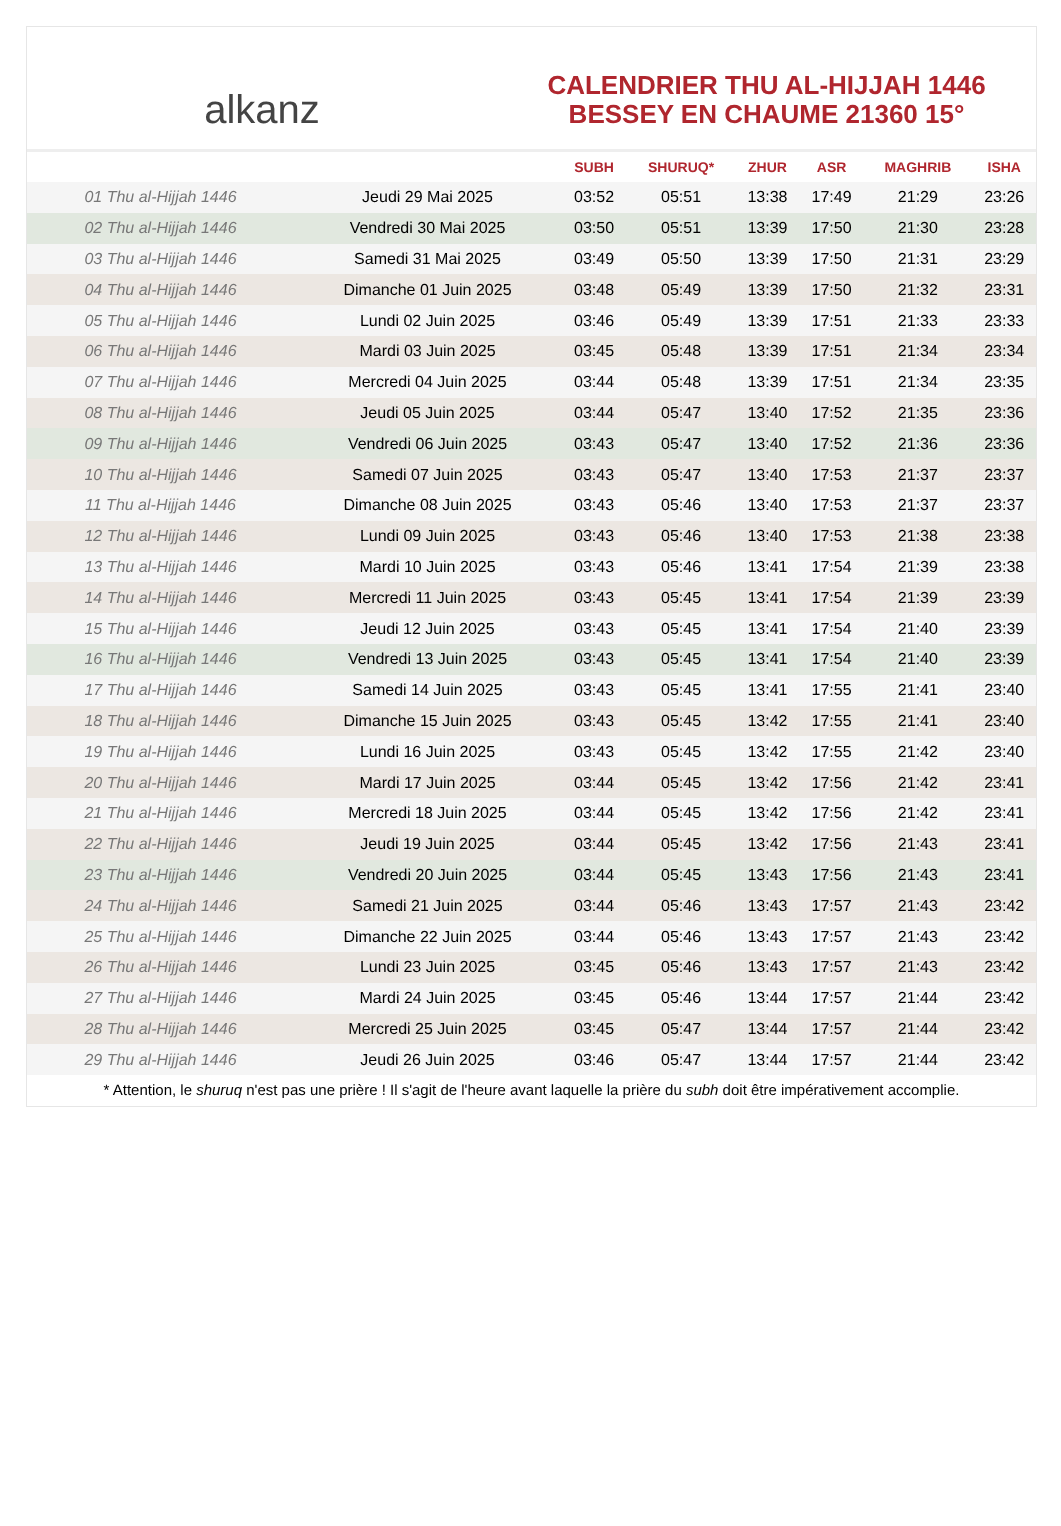alkanz
CALENDRIER THU AL-HIJJAH 1446
BESSEY EN CHAUME 21360 15°
| | | SUBH | SHURUQ* | ZHUR | ASR | MAGHRIB | ISHA |
| --- | --- | --- | --- | --- | --- | --- | --- |
| 01 Thu al-Hijjah 1446 | Jeudi 29 Mai 2025 | 03:52 | 05:51 | 13:38 | 17:49 | 21:29 | 23:26 |
| 02 Thu al-Hijjah 1446 | Vendredi 30 Mai 2025 | 03:50 | 05:51 | 13:39 | 17:50 | 21:30 | 23:28 |
| 03 Thu al-Hijjah 1446 | Samedi 31 Mai 2025 | 03:49 | 05:50 | 13:39 | 17:50 | 21:31 | 23:29 |
| 04 Thu al-Hijjah 1446 | Dimanche 01 Juin 2025 | 03:48 | 05:49 | 13:39 | 17:50 | 21:32 | 23:31 |
| 05 Thu al-Hijjah 1446 | Lundi 02 Juin 2025 | 03:46 | 05:49 | 13:39 | 17:51 | 21:33 | 23:33 |
| 06 Thu al-Hijjah 1446 | Mardi 03 Juin 2025 | 03:45 | 05:48 | 13:39 | 17:51 | 21:34 | 23:34 |
| 07 Thu al-Hijjah 1446 | Mercredi 04 Juin 2025 | 03:44 | 05:48 | 13:39 | 17:51 | 21:34 | 23:35 |
| 08 Thu al-Hijjah 1446 | Jeudi 05 Juin 2025 | 03:44 | 05:47 | 13:40 | 17:52 | 21:35 | 23:36 |
| 09 Thu al-Hijjah 1446 | Vendredi 06 Juin 2025 | 03:43 | 05:47 | 13:40 | 17:52 | 21:36 | 23:36 |
| 10 Thu al-Hijjah 1446 | Samedi 07 Juin 2025 | 03:43 | 05:47 | 13:40 | 17:53 | 21:37 | 23:37 |
| 11 Thu al-Hijjah 1446 | Dimanche 08 Juin 2025 | 03:43 | 05:46 | 13:40 | 17:53 | 21:37 | 23:37 |
| 12 Thu al-Hijjah 1446 | Lundi 09 Juin 2025 | 03:43 | 05:46 | 13:40 | 17:53 | 21:38 | 23:38 |
| 13 Thu al-Hijjah 1446 | Mardi 10 Juin 2025 | 03:43 | 05:46 | 13:41 | 17:54 | 21:39 | 23:38 |
| 14 Thu al-Hijjah 1446 | Mercredi 11 Juin 2025 | 03:43 | 05:45 | 13:41 | 17:54 | 21:39 | 23:39 |
| 15 Thu al-Hijjah 1446 | Jeudi 12 Juin 2025 | 03:43 | 05:45 | 13:41 | 17:54 | 21:40 | 23:39 |
| 16 Thu al-Hijjah 1446 | Vendredi 13 Juin 2025 | 03:43 | 05:45 | 13:41 | 17:54 | 21:40 | 23:39 |
| 17 Thu al-Hijjah 1446 | Samedi 14 Juin 2025 | 03:43 | 05:45 | 13:41 | 17:55 | 21:41 | 23:40 |
| 18 Thu al-Hijjah 1446 | Dimanche 15 Juin 2025 | 03:43 | 05:45 | 13:42 | 17:55 | 21:41 | 23:40 |
| 19 Thu al-Hijjah 1446 | Lundi 16 Juin 2025 | 03:43 | 05:45 | 13:42 | 17:55 | 21:42 | 23:40 |
| 20 Thu al-Hijjah 1446 | Mardi 17 Juin 2025 | 03:44 | 05:45 | 13:42 | 17:56 | 21:42 | 23:41 |
| 21 Thu al-Hijjah 1446 | Mercredi 18 Juin 2025 | 03:44 | 05:45 | 13:42 | 17:56 | 21:42 | 23:41 |
| 22 Thu al-Hijjah 1446 | Jeudi 19 Juin 2025 | 03:44 | 05:45 | 13:42 | 17:56 | 21:43 | 23:41 |
| 23 Thu al-Hijjah 1446 | Vendredi 20 Juin 2025 | 03:44 | 05:45 | 13:43 | 17:56 | 21:43 | 23:41 |
| 24 Thu al-Hijjah 1446 | Samedi 21 Juin 2025 | 03:44 | 05:46 | 13:43 | 17:57 | 21:43 | 23:42 |
| 25 Thu al-Hijjah 1446 | Dimanche 22 Juin 2025 | 03:44 | 05:46 | 13:43 | 17:57 | 21:43 | 23:42 |
| 26 Thu al-Hijjah 1446 | Lundi 23 Juin 2025 | 03:45 | 05:46 | 13:43 | 17:57 | 21:43 | 23:42 |
| 27 Thu al-Hijjah 1446 | Mardi 24 Juin 2025 | 03:45 | 05:46 | 13:44 | 17:57 | 21:44 | 23:42 |
| 28 Thu al-Hijjah 1446 | Mercredi 25 Juin 2025 | 03:45 | 05:47 | 13:44 | 17:57 | 21:44 | 23:42 |
| 29 Thu al-Hijjah 1446 | Jeudi 26 Juin 2025 | 03:46 | 05:47 | 13:44 | 17:57 | 21:44 | 23:42 |
* Attention, le shuruq n'est pas une prière ! Il s'agit de l'heure avant laquelle la prière du subh doit être impérativement accomplie.